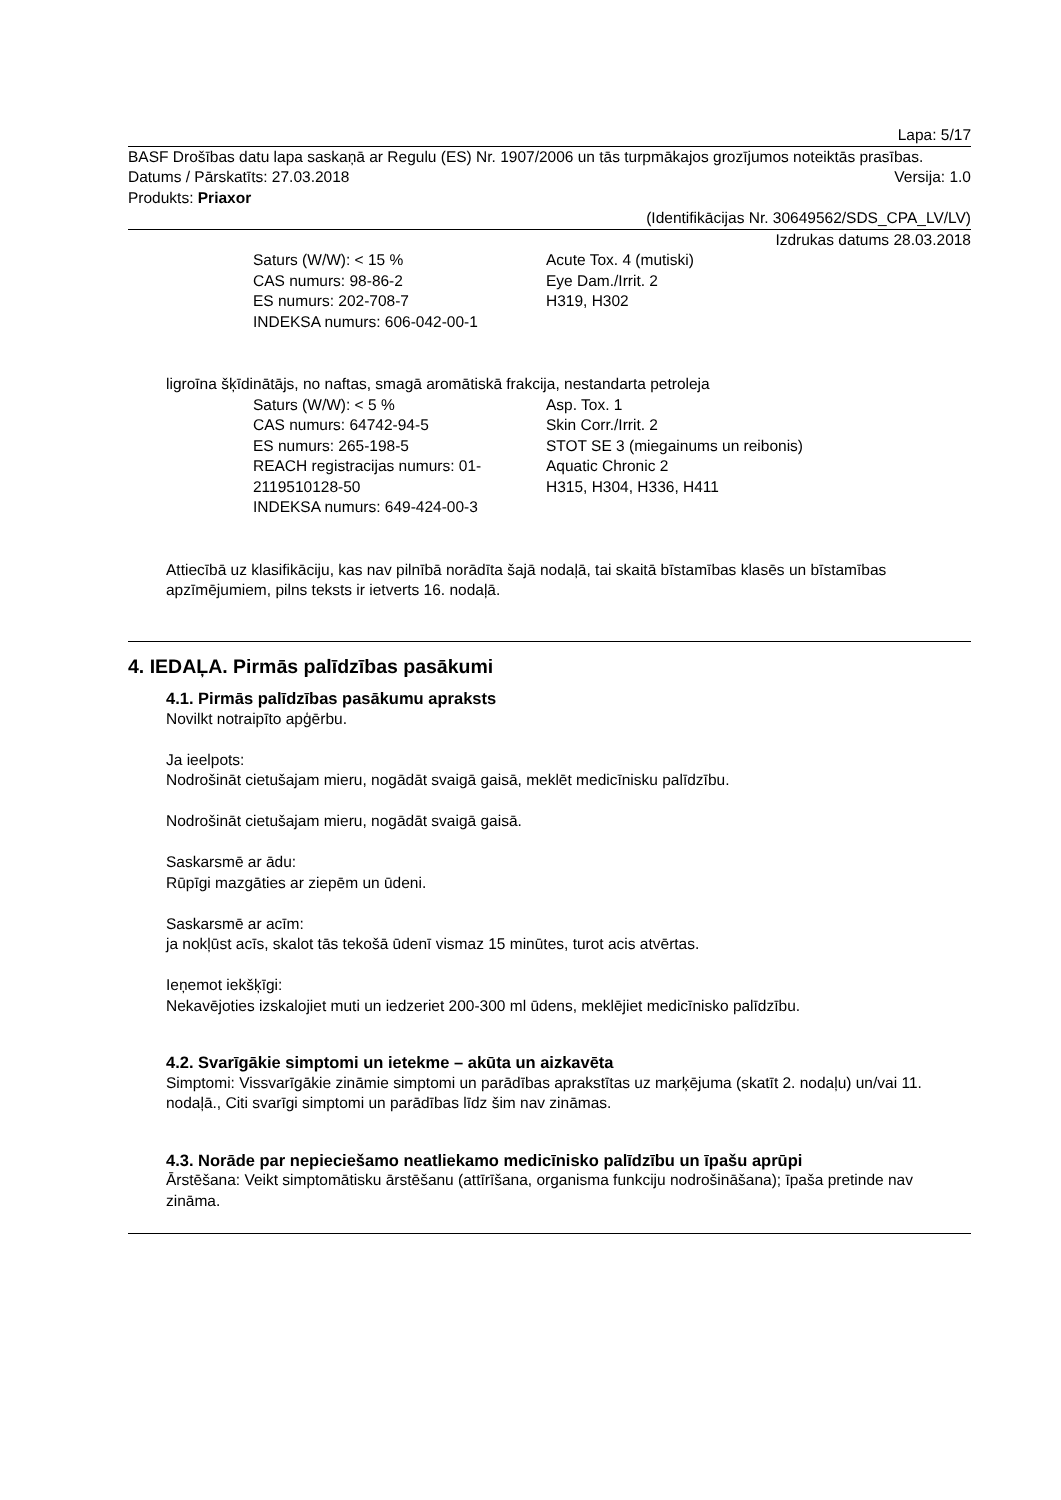Lapa: 5/17
BASF Drošības datu lapa saskaņā ar Regulu (ES) Nr. 1907/2006 un tās turpmākajos grozījumos noteiktās prasības.
Datums / Pārskatīts: 27.03.2018 Versija: 1.0
Produkts: Priaxor
(Identifikācijas Nr. 30649562/SDS_CPA_LV/LV)
Izdrukas datums 28.03.2018
| Saturs (W/W): < 15 % CAS numurs: 98-86-2 ES numurs: 202-708-7 INDEKSA numurs: 606-042-00-1 | Acute Tox. 4 (mutiski) Eye Dam./Irrit. 2 H319, H302 |
ligroīna šķīdinātājs, no naftas, smagā aromātiskā frakcija, nestandarta petroleja
| Saturs (W/W): < 5 % CAS numurs: 64742-94-5 ES numurs: 265-198-5 REACH registracijas numurs: 01-2119510128-50 INDEKSA numurs: 649-424-00-3 | Asp. Tox. 1 Skin Corr./Irrit. 2 STOT SE 3 (miegainums un reibonis) Aquatic Chronic 2 H315, H304, H336, H411 |
Attiecībā uz klasifikāciju, kas nav pilnībā norādīta šajā nodaļā, tai skaitā bīstamības klasēs un bīstamības apzīmējumiem, pilns teksts ir ietverts 16. nodaļā.
4. IEDAĻA. Pirmās palīdzības pasākumi
4.1. Pirmās palīdzības pasākumu apraksts
Novilkt notraipīto apģērbu.
Ja ieelpots:
Nodrošināt cietušajam mieru, nogādāt svaigā gaisā, meklēt medicīnisku palīdzību.
Nodrošināt cietušajam mieru, nogādāt svaigā gaisā.
Saskarsmē ar ādu:
Rūpīgi mazgāties ar ziepēm un ūdeni.
Saskarsmē ar acīm:
ja nokļūst acīs, skalot tās tekošā ūdenī vismaz 15 minūtes, turot acis atvērtas.
Ieņemot iekšķīgi:
Nekavējoties izskalojiet muti un iedzeriet 200-300 ml ūdens, meklējiet medicīnisko palīdzību.
4.2. Svarīgākie simptomi un ietekme – akūta un aizkavēta
Simptomi: Vissvarīgākie zināmie simptomi un parādības aprakstītas uz marķējuma (skatīt 2. nodaļu) un/vai 11. nodaļā., Citi svarīgi simptomi un parādības līdz šim nav zināmas.
4.3. Norāde par nepieciešamo neatliekamo medicīnisko palīdzību un īpašu aprūpi
Ārstēšana: Veikt simptomātisku ārstēšanu (attīrīšana, organisma funkciju nodrošināšana); īpaša pretinde nav zināma.